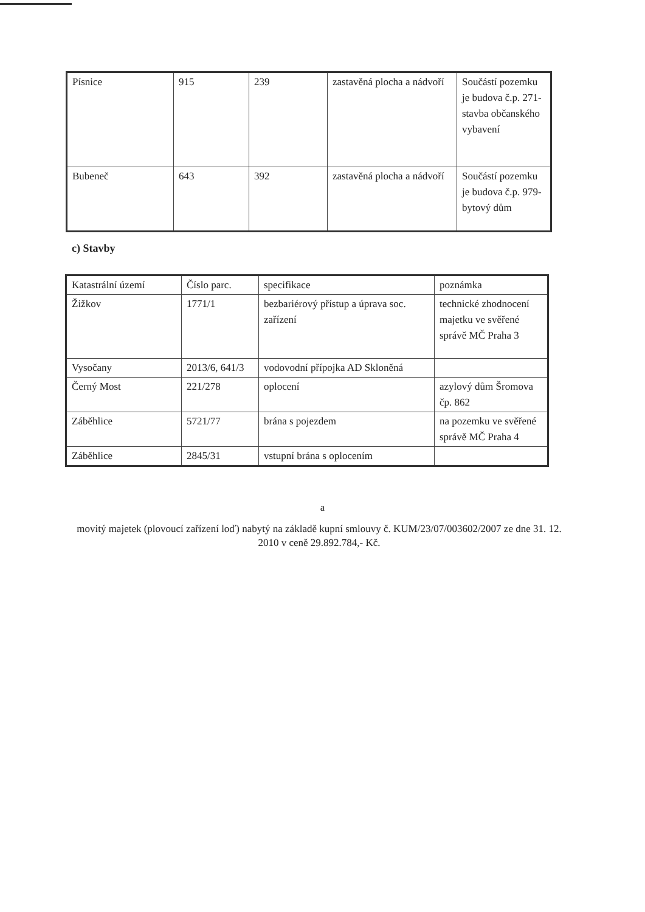| Písnice | 915 | 239 | zastavěná plocha a nádvoří | Součástí pozemku je budova č.p. 271-stavba občanského vybavení |
| Bubeneč | 643 | 392 | zastavěná plocha a nádvoří | Součástí pozemku je budova č.p. 979-bytový dům |
c) Stavby
| Katastrální území | Číslo parc. | specifikace | poznámka |
| Žižkov | 1771/1 | bezbariérový přístup a úprava soc. zařízení | technické zhodnocení majetku ve svěřené správě MČ Praha 3 |
| Vysočany | 2013/6, 641/3 | vodovodní přípojka AD Skloněná | |
| Černý Most | 221/278 | oplocení | azylový dům Šromova čp. 862 |
| Záběhlice | 5721/77 | brána s pojezdem | na pozemku ve svěřené správě MČ Praha 4 |
| Záběhlice | 2845/31 | vstupní brána s oplocením | |
a
movitý majetek (plovoucí zařízení loď) nabytý na základě kupní smlouvy č. KUM/23/07/003602/2007 ze dne 31. 12. 2010 v ceně 29.892.784,- Kč.